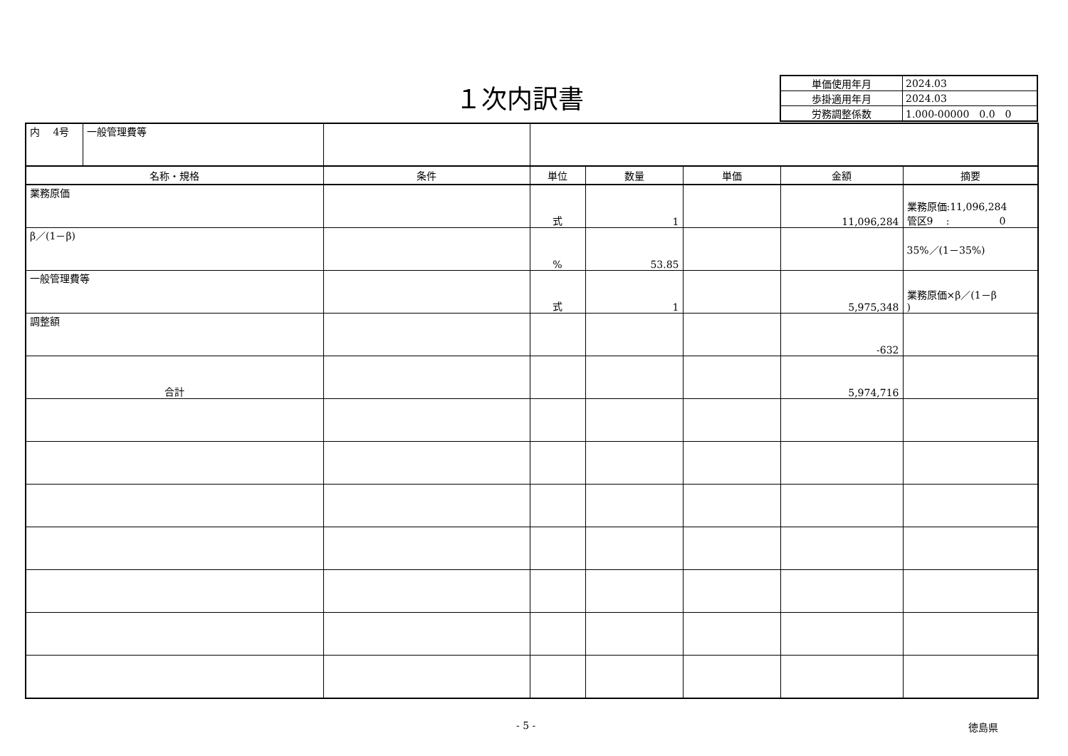１次内訳書
| 単価使用年月 | 2024.03 |
| 歩掛適用年月 | 2024.03 |
| 労務調整係数 | 1.000-00000 0.0 0 |
| 内 4号 | 一般管理費等 | | | | | | |
| 名称・規格 | | 条件 | 単位 | 数量 | 単価 | 金額 | 摘要 |
| 業務原価 | | | 式 | 1 | | 11,096,284 | 業務原価:11,096,284 管区9 : 0 |
| β／(1－β) | | | % | 53.85 | | | 35%／(1－35%) |
| 一般管理費等 | | | 式 | 1 | | 5,975,348 | 業務原価×β／(1－β ) |
| 調整額 | | | | | | -632 | |
| 合計 | | | | | | 5,974,716 | |
- 5 - 徳島県